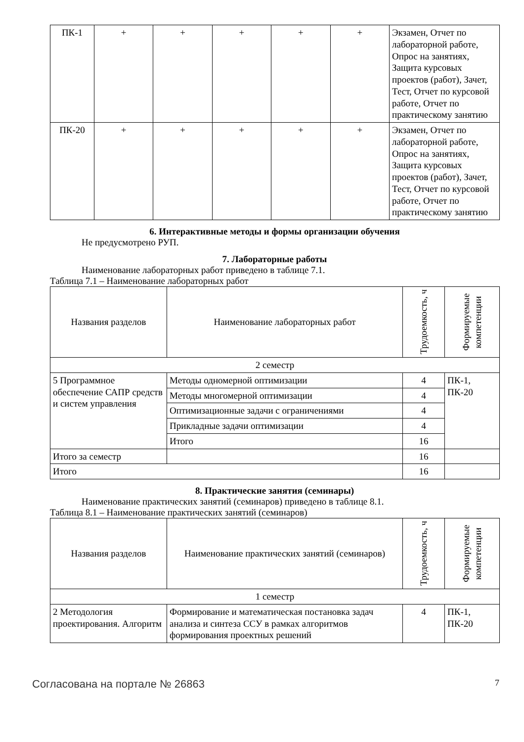| ПК-1 | + | + | + | + | + | Экзамен, Отчет по лабораторной работе, Опрос на занятиях, Защита курсовых проектов (работ), Зачет, Тест, Отчет по курсовой работе, Отчет по практическому занятию |
| ПК-20 | + | + | + | + | + | Экзамен, Отчет по лабораторной работе, Опрос на занятиях, Защита курсовых проектов (работ), Зачет, Тест, Отчет по курсовой работе, Отчет по практическому занятию |
6. Интерактивные методы и формы организации обучения
Не предусмотрено РУП.
7. Лабораторные работы
Наименование лабораторных работ приведено в таблице 7.1.
Таблица 7.1 – Наименование лабораторных работ
| Названия разделов | Наименование лабораторных работ | Трудоемкость, ч | Формируемые компетенции |
| --- | --- | --- | --- |
| 2 семестр | | | |
| 5 Программное обеспечение САПР средств и систем управления | Методы одномерной оптимизации | 4 | ПК-1, ПК-20 |
| | Методы многомерной оптимизации | 4 | |
| | Оптимизационные задачи с ограничениями | 4 | |
| | Прикладные задачи оптимизации | 4 | |
| | Итого | 16 | |
| Итого за семестр | | 16 | |
| Итого | | 16 | |
8. Практические занятия (семинары)
Наименование практических занятий (семинаров) приведено в таблице 8.1.
Таблица 8.1 – Наименование практических занятий (семинаров)
| Названия разделов | Наименование практических занятий (семинаров) | Трудоемкость, ч | Формируемые компетенции |
| --- | --- | --- | --- |
| 1 семестр | | | |
| 2 Методология проектирования. Алгоритм | Формирование и математическая постановка задач анализа и синтеза ССУ в рамках алгоритмов формирования проектных решений | 4 | ПК-1, ПК-20 |
Согласована на портале № 26863 7